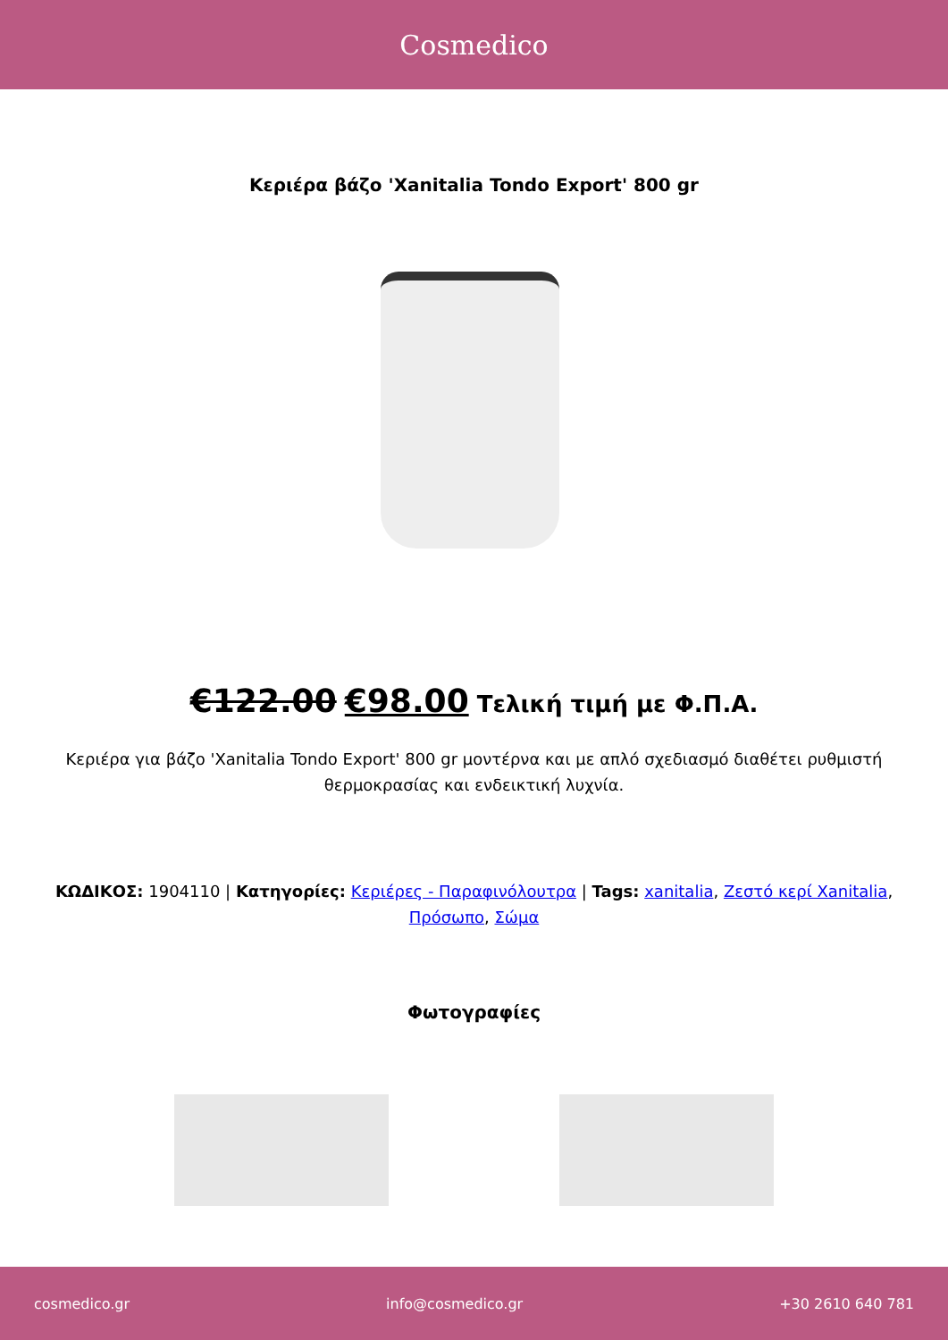Cosmedico
Κεριέρα βάζο 'Xanitalia Tondo Export' 800 gr
€122.00 €98.00 Τελική τιμή με Φ.Π.Α.
Κεριέρα για βάζο 'Xanitalia Tondo Export' 800 gr μοντέρνα και με απλό σχεδιασμό διαθέτει ρυθμιστή θερμοκρασίας και ενδεικτική λυχνία.
ΚΩΔΙΚΟΣ: 1904110 | Κατηγορίες: Κεριέρες - Παραφινόλουτρα | Tags: xanitalia, Ζεστό κερί Xanitalia, Πρόσωπο, Σώμα
Φωτογραφίες
cosmedico.gr info@cosmedico.gr +30 2610 640 781